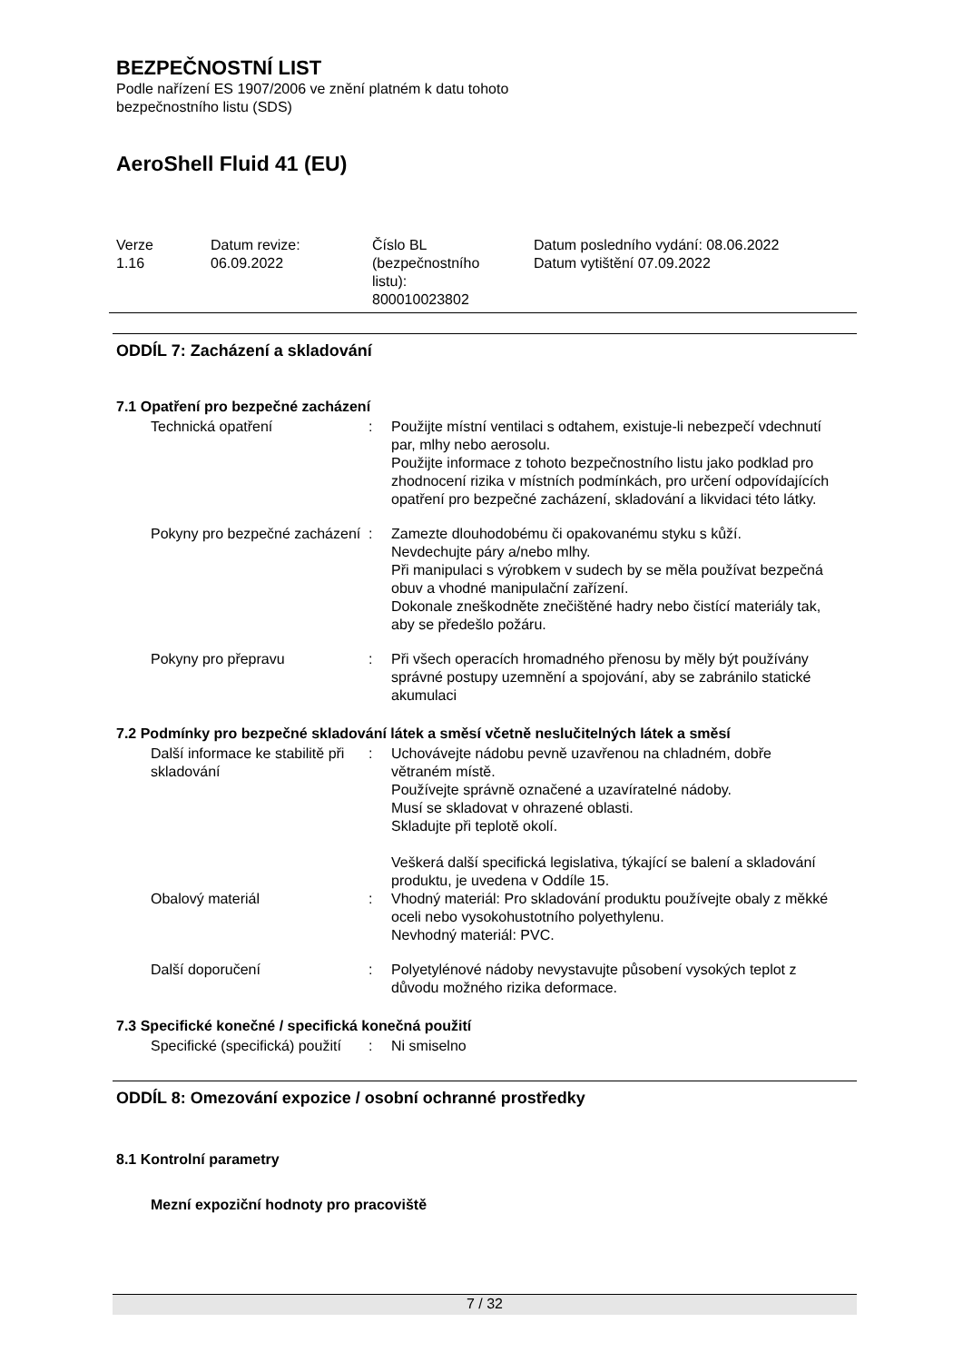BEZPEČNOSTNÍ LIST
Podle nařízení ES 1907/2006 ve znění platném k datu tohoto
bezpečnostního listu (SDS)
AeroShell Fluid 41 (EU)
Verze
1.16
Datum revize:
06.09.2022
Číslo BL
(bezpečnostního
listu):
800010023802
Datum posledního vydání: 08.06.2022
Datum vytištění 07.09.2022
ODDÍL 7: Zacházení a skladování
7.1 Opatření pro bezpečné zacházení
Technická opatření : Použijte místní ventilaci s odtahem, existuje-li nebezpečí vdechnutí par, mlhy nebo aerosolu.
Použijte informace z tohoto bezpečnostního listu jako podklad pro zhodnocení rizika v místních podmínkách, pro určení odpovídajících opatření pro bezpečné zacházení, skladování a likvidaci této látky.
Pokyny pro bezpečné zacházení
: Zamezte dlouhodobému či opakovanému styku s kůží.
Nevdechujte páry a/nebo mlhy.
Při manipulaci s výrobkem v sudech by se měla používat bezpečná obuv a vhodné manipulační zařízení.
Dokonale zneškodněte znečištěné hadry nebo čistící materiály tak, aby se předešlo požáru.
Pokyny pro přepravu : Při všech operacích hromadného přenosu by měly být používány správné postupy uzemnění a spojování, aby se zabránilo statické akumulaci
7.2 Podmínky pro bezpečné skladování látek a směsí včetně neslučitelných látek a směsí
Další informace ke stabilitě při skladování
: Uchovávejte nádobu pevně uzavřenou na chladném, dobře větraném místě.
Používejte správně označené a uzavíratelné nádoby.
Musí se skladovat v ohrazené oblasti.
Skladujte při teplotě okolí.
Veškerá další specifická legislativa, týkající se balení a skladování produktu, je uvedena v Oddíle 15.
Obalový materiál : Vhodný materiál: Pro skladování produktu používejte obaly z měkké oceli nebo vysokohustotního polyethylenu.
Nevhodný materiál: PVC.
Další doporučení : Polyetylénové nádoby nevystavujte působení vysokých teplot z důvodu možného rizika deformace.
7.3 Specifické konečné / specifická konečná použití
Specifické (specifická) použití
: Ni smiselno
ODDÍL 8: Omezování expozice / osobní ochranné prostředky
8.1 Kontrolní parametry
Mezní expoziční hodnoty pro pracoviště
7 / 32